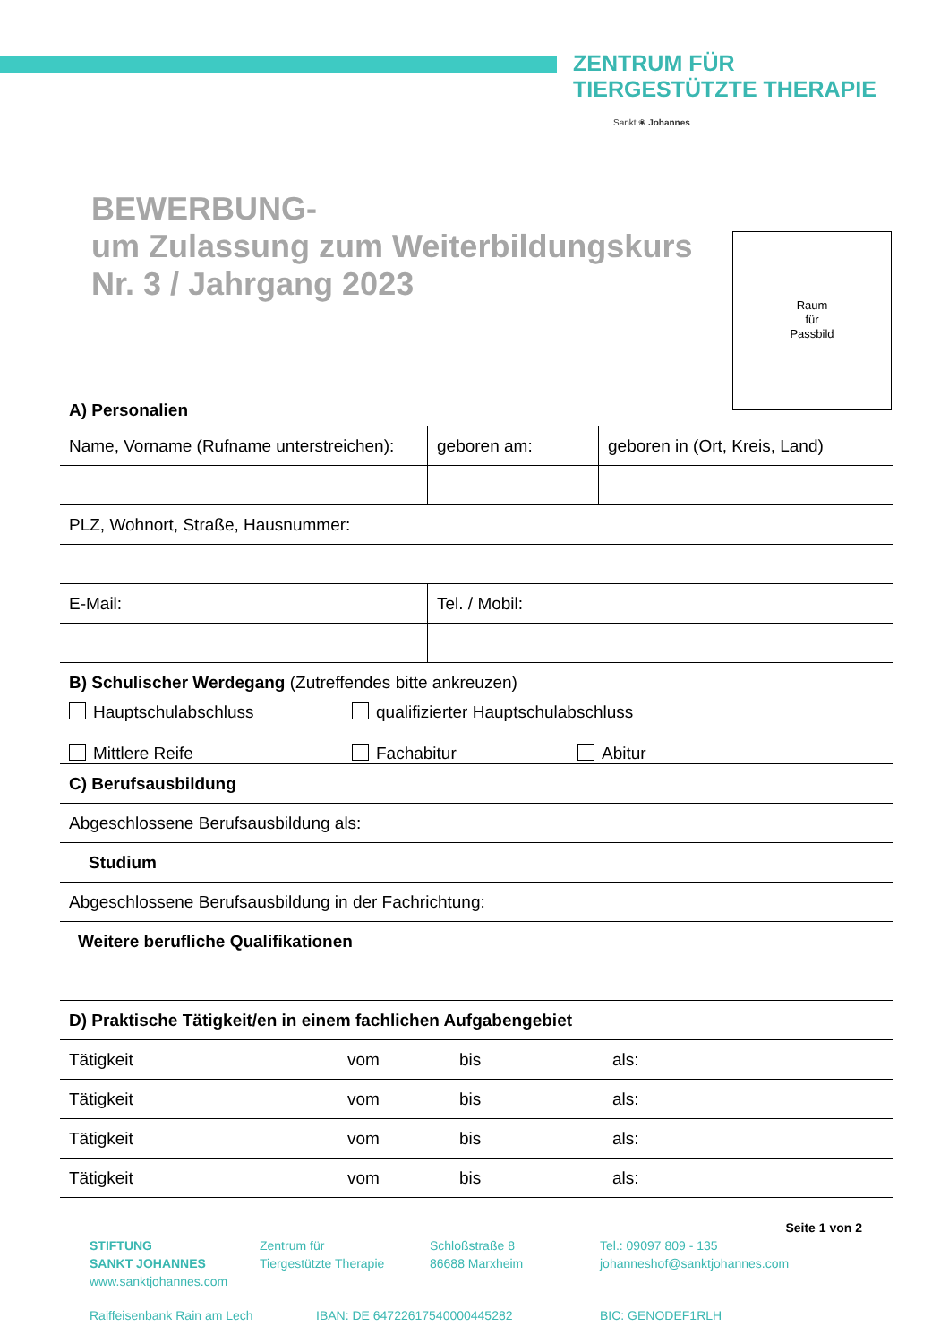ZENTRUM FÜR
TIERGESTÜTZTE THERAPIE
Sankt ❀ Johannes
BEWERBUNG-
um Zulassung zum Weiterbildungskurs
Nr. 3 / Jahrgang 2023
Raum
für
Passbild
| A) Personalien | | |
| Name, Vorname (Rufname unterstreichen): | geboren am: | geboren in (Ort, Kreis, Land) |
| PLZ, Wohnort, Straße, Hausnummer: | | |
| E-Mail: | Tel. / Mobil: | |
| B) Schulischer Werdegang (Zutreffendes bitte ankreuzen) | | |
| Hauptschulabschluss qualifizierter Hauptschulabschluss Mittlere Reife Fachabitur Abitur | | |
| C) Berufsausbildung | | |
| Abgeschlossene Berufsausbildung als: | | |
| Studium | | |
| Abgeschlossene Berufsausbildung in der Fachrichtung: | | |
| Weitere berufliche Qualifikationen | | |
| D) Praktische Tätigkeit/en in einem fachlichen Aufgabengebiet | | |
| Tätigkeit | vom | bis | als: |
| Tätigkeit | vom | bis | als: |
| Tätigkeit | vom | bis | als: |
| Tätigkeit | vom | bis | als: |
Seite 1 von 2
STIFTUNG
SANKT JOHANNES
www.sanktjohannes.com
Zentrum für
Tiergestützte Therapie
Schloßstraße 8
86688 Marxheim
Tel.: 09097 809 - 135
johanneshof@sanktjohannes.com
Raiffeisenbank Rain am Lech IBAN: DE 64722617540000445282 BIC: GENODEF1RLH